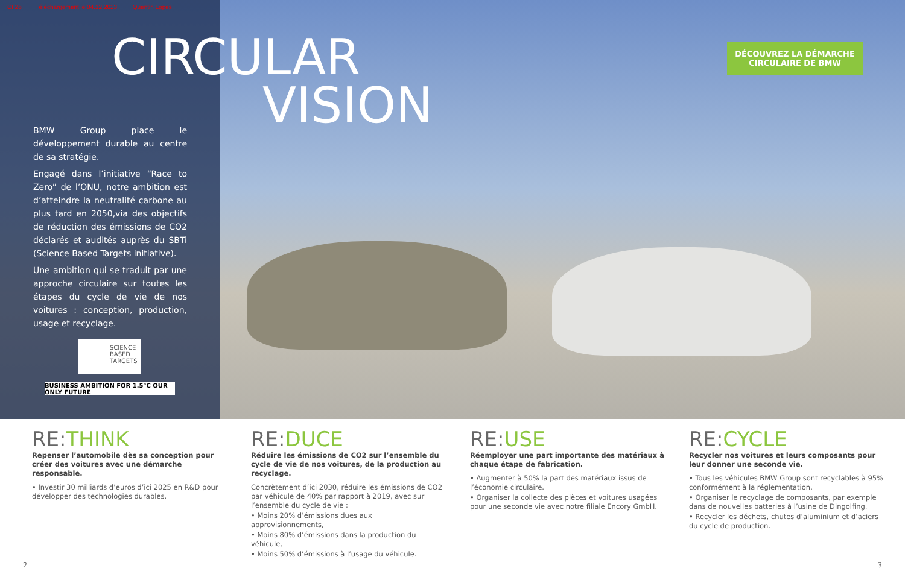CI 26 Téléchargement le 04.12.2023. Quentin Lopes
CIRCULAR
VISION
DÉCOUVREZ LA DÉMARCHE
CIRCULAIRE DE BMW
BMW Group place le développement durable au centre de sa stratégie.
Engagé dans l’initiative “Race to Zero” de l’ONU, notre ambition est d’atteindre la neutralité carbone au plus tard en 2050,via des objectifs de réduction des émissions de CO2 déclarés et audités auprès du SBTi (Science Based Targets initiative).
Une ambition qui se traduit par une approche circulaire sur toutes les étapes du cycle de vie de nos voitures : conception, production, usage et recyclage.
SCIENCE BASED TARGETS
BUSINESS AMBITION FOR 1.5°C OUR ONLY FUTURE
RE:THINK
Repenser l’automobile dès sa conception pour créer des voitures avec une démarche responsable.
• Investir 30 milliards d’euros d’ici 2025 en R&D pour développer des technologies durables.
RE:DUCE
Réduire les émissions de CO2 sur l’ensemble du cycle de vie de nos voitures, de la production au recyclage.
Concrètement d’ici 2030, réduire les émissions de CO2 par véhicule de 40% par rapport à 2019, avec sur l’ensemble du cycle de vie :
• Moins 20% d’émissions dues aux approvisionnements,
• Moins 80% d’émissions dans la production du véhicule,
• Moins 50% d’émissions à l’usage du véhicule.
RE:USE
Réemployer une part importante des matériaux à chaque étape de fabrication.
• Augmenter à 50% la part des matériaux issus de l’économie circulaire.
• Organiser la collecte des pièces et voitures usagées pour une seconde vie avec notre filiale Encory GmbH.
RE:CYCLE
Recycler nos voitures et leurs composants pour leur donner une seconde vie.
• Tous les véhicules BMW Group sont recyclables à 95% conformément à la réglementation.
• Organiser le recyclage de composants, par exemple dans de nouvelles batteries à l’usine de Dingolfing.
• Recycler les déchets, chutes d’aluminium et d’aciers du cycle de production.
2 3